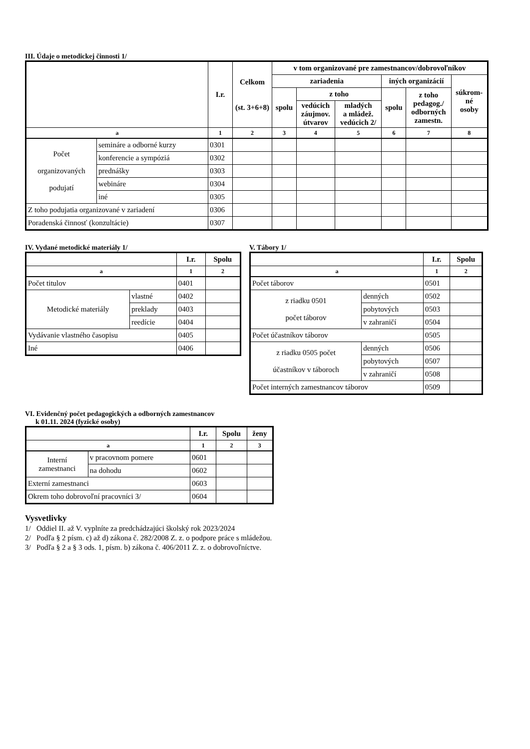III. Údaje o metodickej činnosti 1/
| | | I.r. | Celkom (st. 3+6+8) | v tom organizované pre zamestnancov/dobrovoľníkov | | | | | |
| --- | --- | --- | --- | --- | --- | --- | --- | --- | --- |
| | | | | zariadenia | | | iných organizácií | | súkrom- né osoby |
| | | | | spolu | z toho | | spolu | z toho pedagog./ odborných zamestn. | |
| | | | | | vedúcich záujmov. útvarov | mladých a mládež. vedúcich 2/ | | | |
| a | | 1 | 2 | 3 | 4 | 5 | 6 | 7 | 8 |
| Počet organizovaných podujatí | semináre a odborné kurzy | 0301 | | | | | | | |
| | konferencie a sympóziá | 0302 | | | | | | | |
| | prednášky | 0303 | | | | | | | |
| | webináre | 0304 | | | | | | | |
| | iné | 0305 | | | | | | | |
| Z toho podujatia organizované v zariadení | | 0306 | | | | | | | |
| Poradenská činnosť (konzultácie) | | 0307 | | | | | | | |
IV. Vydané metodické materiály 1/
| | | I.r. | Spolu |
| --- | --- | --- | --- |
| a | | 1 | 2 |
| Počet titulov | | 0401 | |
| Metodické materiály | vlastné | 0402 | |
| | preklady | 0403 | |
| | reedície | 0404 | |
| Vydávanie vlastného časopisu | | 0405 | |
| Iné | | 0406 | |
V. Tábory 1/
| | | | I.r. | Spolu |
| --- | --- | --- | --- | --- |
| a | | | 1 | 2 |
| Počet táborov | | | 0501 | |
| z riadku 0501 počet táborov | denných | | 0502 | |
| | pobytových | | 0503 | |
| | v zahraničí | | 0504 | |
| Počet účastníkov táborov | | | 0505 | |
| z riadku 0505 počet účastníkov v táboroch | | denných | 0506 | |
| | | pobytových | 0507 | |
| | | v zahraničí | 0508 | |
| Počet interných zamestnancov táborov | | | 0509 | |
VI. Evidenčný počet pedagogických a odborných zamestnancov
k 01.11. 2024 (fyzické osoby)
| | | I.r. | Spolu | ženy |
| --- | --- | --- | --- | --- |
| a | | 1 | 2 | 3 |
| Interní zamestnanci | v pracovnom pomere | 0601 | | |
| | na dohodu | 0602 | | |
| Externí zamestnanci | | 0603 | | |
| Okrem toho dobrovoľní pracovníci 3/ | | 0604 | | |
Vysvetlivky
1/ Oddiel II. až V. vyplníte za predchádzajúci školský rok 2023/2024
2/ Podľa § 2 písm. c) až d) zákona č. 282/2008 Z. z. o podpore práce s mládežou.
3/ Podľa § 2 a § 3 ods. 1, písm. b) zákona č. 406/2011 Z. z. o dobrovoľníctve.